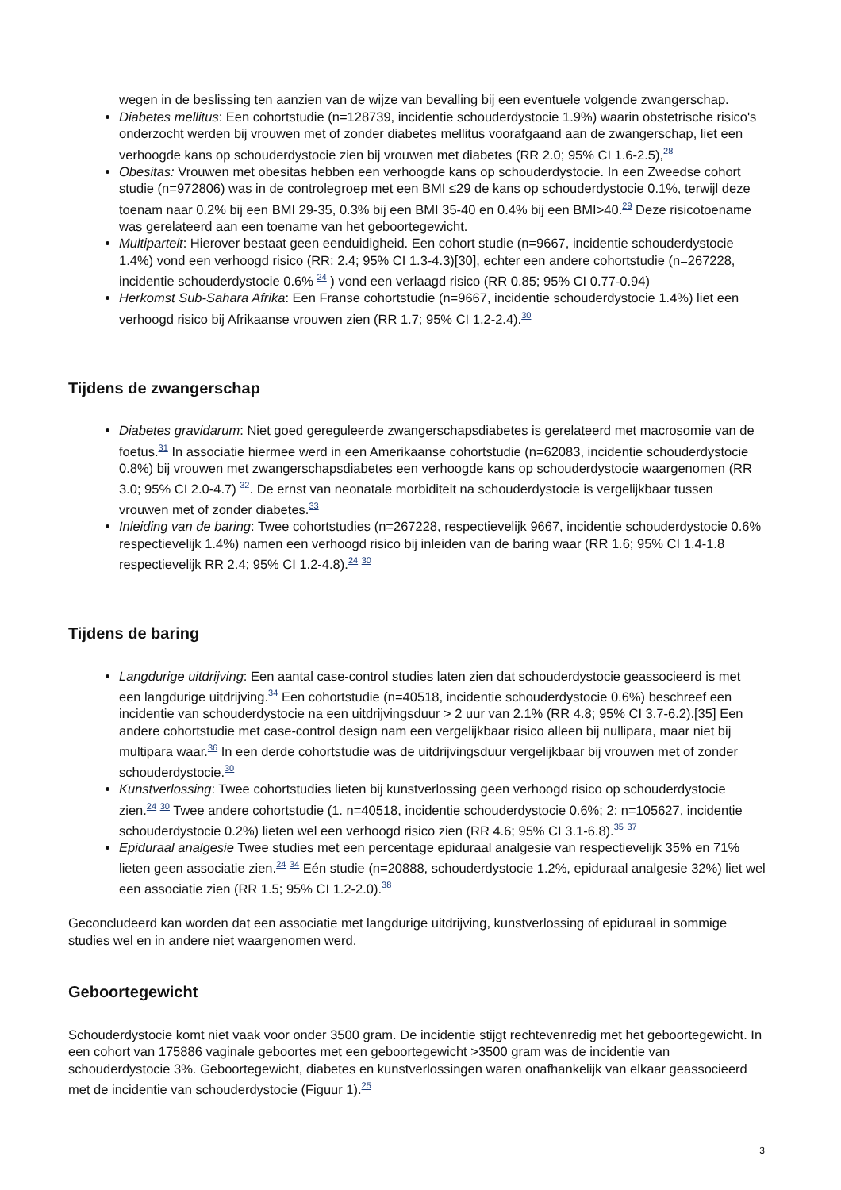wegen in de beslissing ten aanzien van de wijze van bevalling bij een eventuele volgende zwangerschap.
Diabetes mellitus: Een cohortstudie (n=128739, incidentie schouderdystocie 1.9%) waarin obstetrische risico's onderzocht werden bij vrouwen met of zonder diabetes mellitus voorafgaand aan de zwangerschap, liet een verhoogde kans op schouderdystocie zien bij vrouwen met diabetes (RR 2.0; 95% CI 1.6-2.5),<sup>28</sup>
Obesitas: Vrouwen met obesitas hebben een verhoogde kans op schouderdystocie. In een Zweedse cohort studie (n=972806) was in de controlegroep met een BMI ≤29 de kans op schouderdystocie 0.1%, terwijl deze toenam naar 0.2% bij een BMI 29-35, 0.3% bij een BMI 35-40 en 0.4% bij een BMI>40.<sup>29</sup> Deze risicotoename was gerelateerd aan een toename van het geboortegewicht.
Multiparteit: Hierover bestaat geen eenduidigheid. Een cohort studie (n=9667, incidentie schouderdystocie 1.4%) vond een verhoogd risico (RR: 2.4; 95% CI 1.3-4.3)[30], echter een andere cohortstudie (n=267228, incidentie schouderdystocie 0.6% <sup>24</sup> ) vond een verlaagd risico (RR 0.85; 95% CI 0.77-0.94)
Herkomst Sub-Sahara Afrika: Een Franse cohortstudie (n=9667, incidentie schouderdystocie 1.4%) liet een verhoogd risico bij Afrikaanse vrouwen zien (RR 1.7; 95% CI 1.2-2.4).<sup>30</sup>
Tijdens de zwangerschap
Diabetes gravidarum: Niet goed gereguleerde zwangerschapsdiabetes is gerelateerd met macrosomie van de foetus.<sup>31</sup> In associatie hiermee werd in een Amerikaanse cohortstudie (n=62083, incidentie schouderdystocie 0.8%) bij vrouwen met zwangerschapsdiabetes een verhoogde kans op schouderdystocie waargenomen (RR 3.0; 95% CI 2.0-4.7) <sup>32</sup>. De ernst van neonatale morbiditeit na schouderdystocie is vergelijkbaar tussen vrouwen met of zonder diabetes.<sup>33</sup>
Inleiding van de baring: Twee cohortstudies (n=267228, respectievelijk 9667, incidentie schouderdystocie 0.6% respectievelijk 1.4%) namen een verhoogd risico bij inleiden van de baring waar (RR 1.6; 95% CI 1.4-1.8 respectievelijk RR 2.4; 95% CI 1.2-4.8).<sup>24</sup> <sup>30</sup>
Tijdens de baring
Langdurige uitdrijving: Een aantal case-control studies laten zien dat schouderdystocie geassocieerd is met een langdurige uitdrijving.<sup>34</sup> Een cohortstudie (n=40518, incidentie schouderdystocie 0.6%) beschreef een incidentie van schouderdystocie na een uitdrijvingsduur > 2 uur van 2.1% (RR 4.8; 95% CI 3.7-6.2).[35] Een andere cohortstudie met case-control design nam een vergelijkbaar risico alleen bij nullipara, maar niet bij multipara waar.<sup>36</sup> In een derde cohortstudie was de uitdrijvingsduur vergelijkbaar bij vrouwen met of zonder schouderdystocie.<sup>30</sup>
Kunstverlossing: Twee cohortstudies lieten bij kunstverlossing geen verhoogd risico op schouderdystocie zien.<sup>24</sup> <sup>30</sup> Twee andere cohortstudie (1. n=40518, incidentie schouderdystocie 0.6%; 2: n=105627, incidentie schouderdystocie 0.2%) lieten wel een verhoogd risico zien (RR 4.6; 95% CI 3.1-6.8).<sup>35</sup> <sup>37</sup>
Epiduraal analgesie Twee studies met een percentage epiduraal analgesie van respectievelijk 35% en 71% lieten geen associatie zien.<sup>24</sup> <sup>34</sup> Eén studie (n=20888, schouderdystocie 1.2%, epiduraal analgesie 32%) liet wel een associatie zien (RR 1.5; 95% CI 1.2-2.0).<sup>38</sup>
Geconcludeerd kan worden dat een associatie met langdurige uitdrijving, kunstverlossing of epiduraal in sommige studies wel en in andere niet waargenomen werd.
Geboortegewicht
Schouderdystocie komt niet vaak voor onder 3500 gram. De incidentie stijgt rechtevenredig met het geboortegewicht. In een cohort van 175886 vaginale geboortes met een geboortegewicht >3500 gram was de incidentie van schouderdystocie 3%. Geboortegewicht, diabetes en kunstverlossingen waren onafhankelijk van elkaar geassocieerd met de incidentie van schouderdystocie (Figuur 1).<sup>25</sup>
3